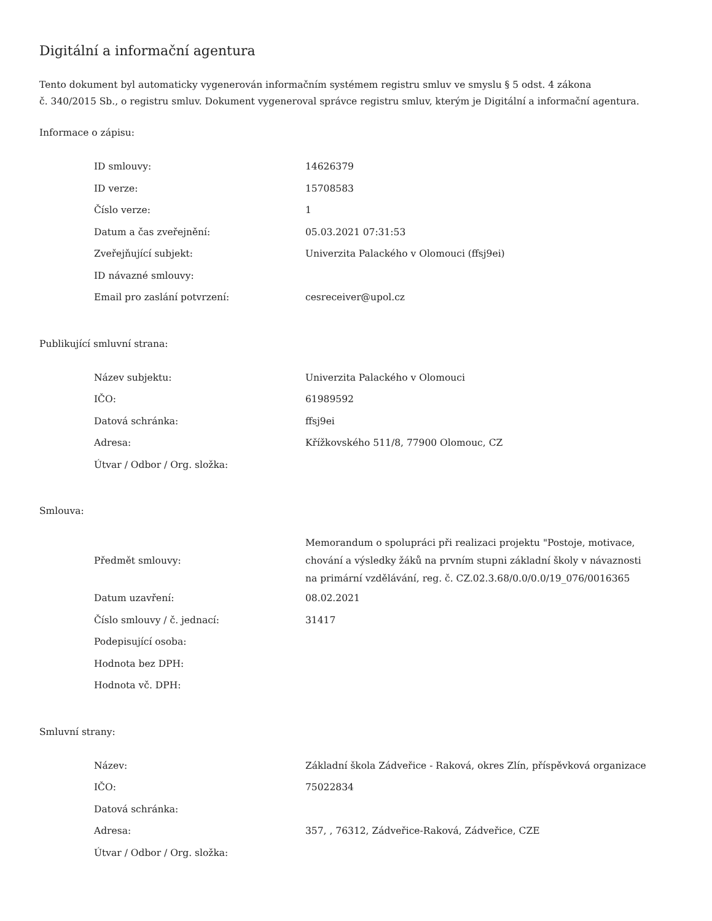Digitální a informační agentura
Tento dokument byl automaticky vygenerován informačním systémem registru smluv ve smyslu § 5 odst. 4 zákona
č. 340/2015 Sb., o registru smluv. Dokument vygeneroval správce registru smluv, kterým je Digitální a informační agentura.
Informace o zápisu:
| ID smlouvy: | 14626379 |
| ID verze: | 15708583 |
| Číslo verze: | 1 |
| Datum a čas zveřejnění: | 05.03.2021 07:31:53 |
| Zveřejňující subjekt: | Univerzita Palackého v Olomouci (ffsj9ei) |
| ID návazné smlouvy: | |
| Email pro zaslání potvrzení: | cesreceiver@upol.cz |
Publikující smluvní strana:
| Název subjektu: | Univerzita Palackého v Olomouci |
| IČO: | 61989592 |
| Datová schránka: | ffsj9ei |
| Adresa: | Křížkovského 511/8, 77900 Olomouc, CZ |
| Útvar / Odbor / Org. složka: | |
Smlouva:
| Předmět smlouvy: | Memorandum o spolupráci při realizaci projektu "Postoje, motivace, chování a výsledky žáků na prvním stupni základní školy v návaznosti na primární vzdělávání, reg. č. CZ.02.3.68/0.0/0.0/19_076/0016365 |
| Datum uzavření: | 08.02.2021 |
| Číslo smlouvy / č. jednací: | 31417 |
| Podepisující osoba: | |
| Hodnota bez DPH: | |
| Hodnota vč. DPH: | |
Smluvní strany:
| Název: | Základní škola Zádveřice - Raková, okres Zlín, příspěvková organizace |
| IČO: | 75022834 |
| Datová schránka: | |
| Adresa: | 357, , 76312, Zádveřice-Raková, Zádveřice, CZE |
| Útvar / Odbor / Org. složka: | |